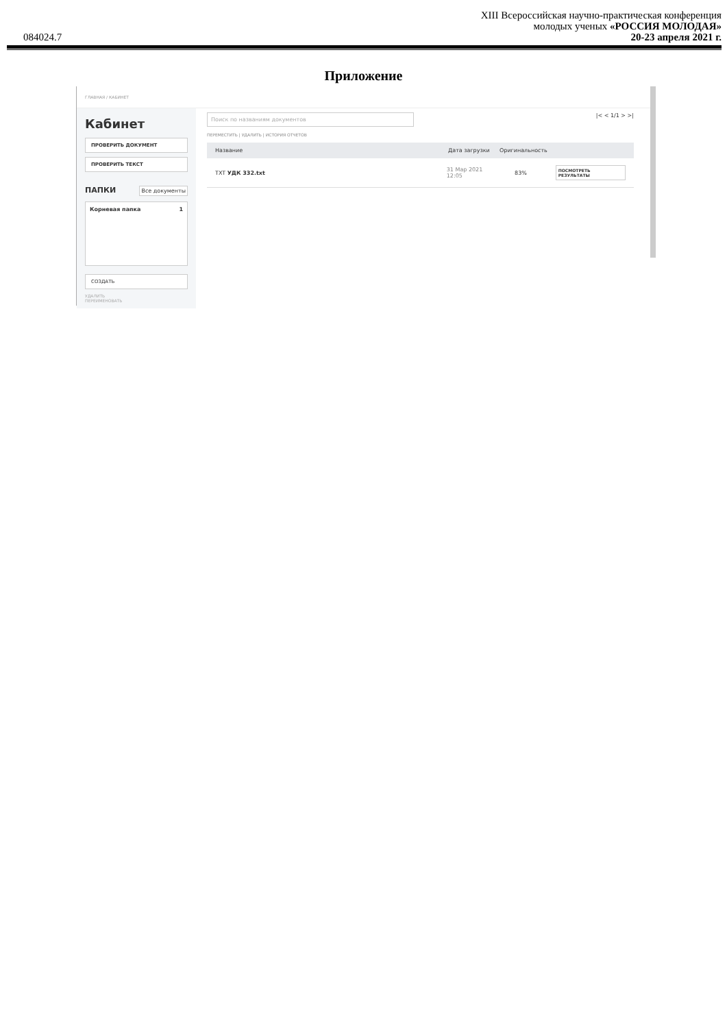XIII Всероссийская научно-практическая конференция
молодых ученых «РОССИЯ МОЛОДАЯ»
084024.7 20-23 апреля 2021 г.
Приложение
ГЛАВНАЯ / КАБИНЕТ
Кабинет
ПРОВЕРИТЬ ДОКУМЕНТ
ПРОВЕРИТЬ ТЕКСТ
ПАПКИ Все документы
Корневая папка 1
СОЗДАТЬ
УДАЛИТЬ
ПЕРЕИМЕНОВАТЬ
Поиск по названиям документов
|< < 1/1 > >|
ПЕРЕМЕСТИТЬ | УДАЛИТЬ | ИСТОРИЯ ОТЧЕТОВ
Название Дата загрузки Оригинальность
TXT УДК 332.txt 31 Мар 2021
12:05 83% ПОСМОТРЕТЬ РЕЗУЛЬТАТЫ